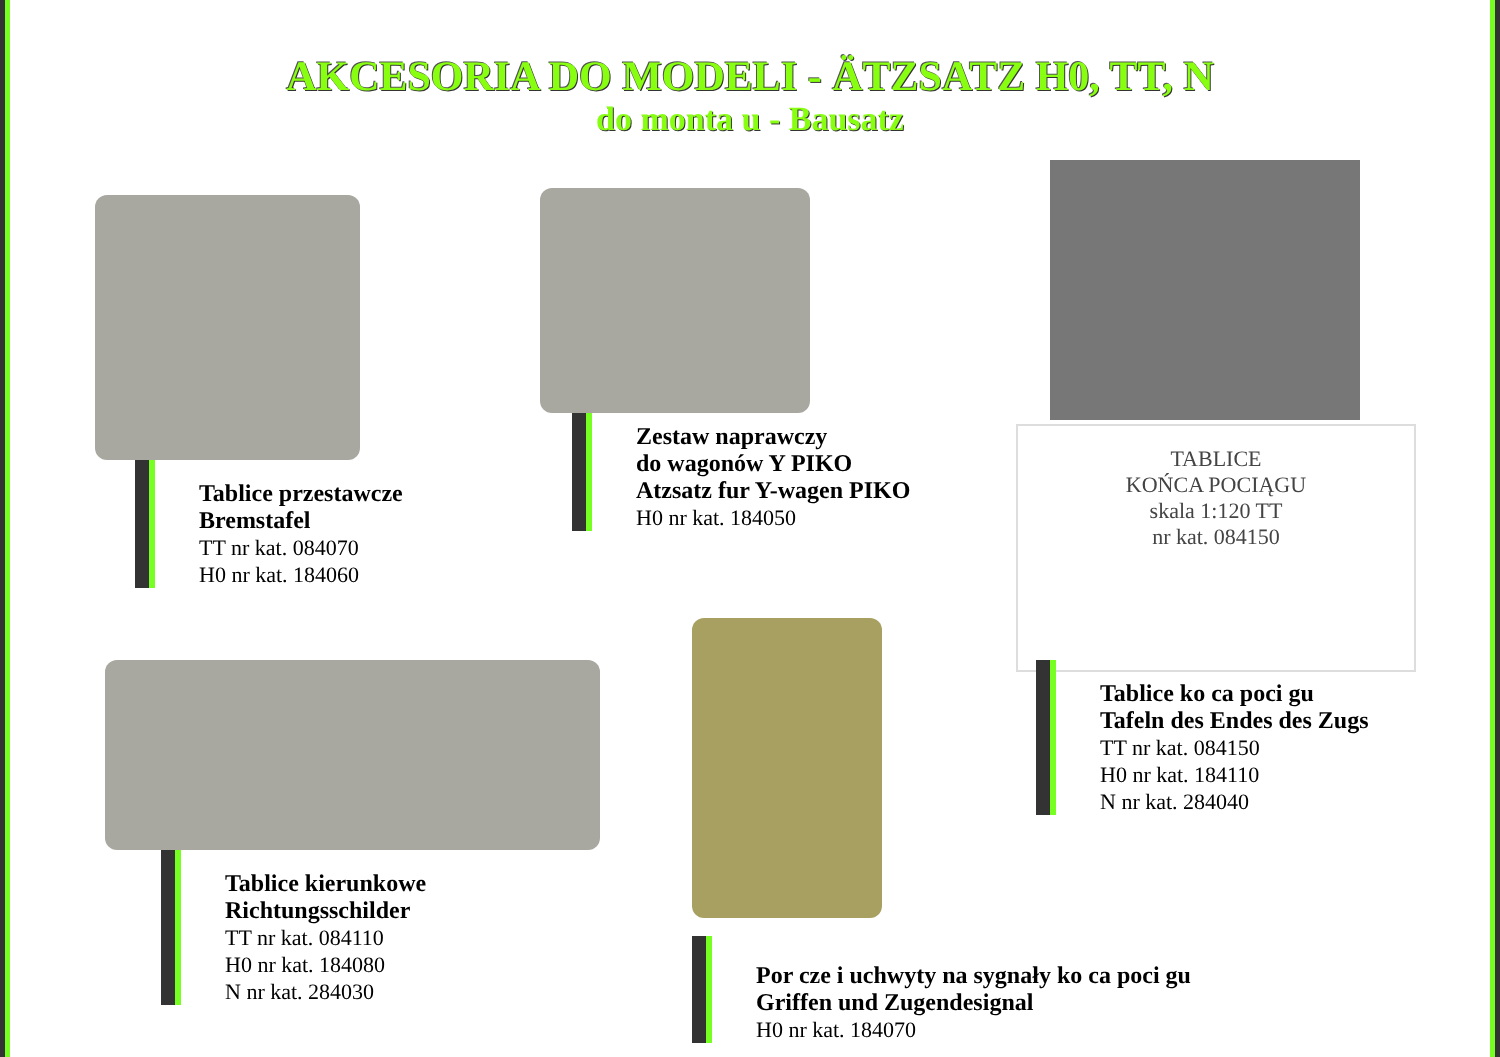AKCESORIA DO MODELI - ÄTZSATZ H0, TT, N
do monta u - Bausatz
Tablice przestawcze
Bremstafel
TT nr kat. 084070
H0 nr kat. 184060
Zestaw naprawczy
do wagonów Y PIKO
Atzsatz fur Y-wagen PIKO
H0 nr kat. 184050
TABLICE
KOŃCA POCIĄGU
skala 1:120 TT
nr kat. 084150
Tablice ko ca poci gu
Tafeln des Endes des Zugs
TT nr kat. 084150
H0 nr kat. 184110
N nr kat. 284040
Tablice kierunkowe
Richtungsschilder
TT nr kat. 084110
H0 nr kat. 184080
N nr kat. 284030
Por cze i uchwyty na sygnały ko ca poci gu
Griffen und Zugendesignal
H0 nr kat. 184070